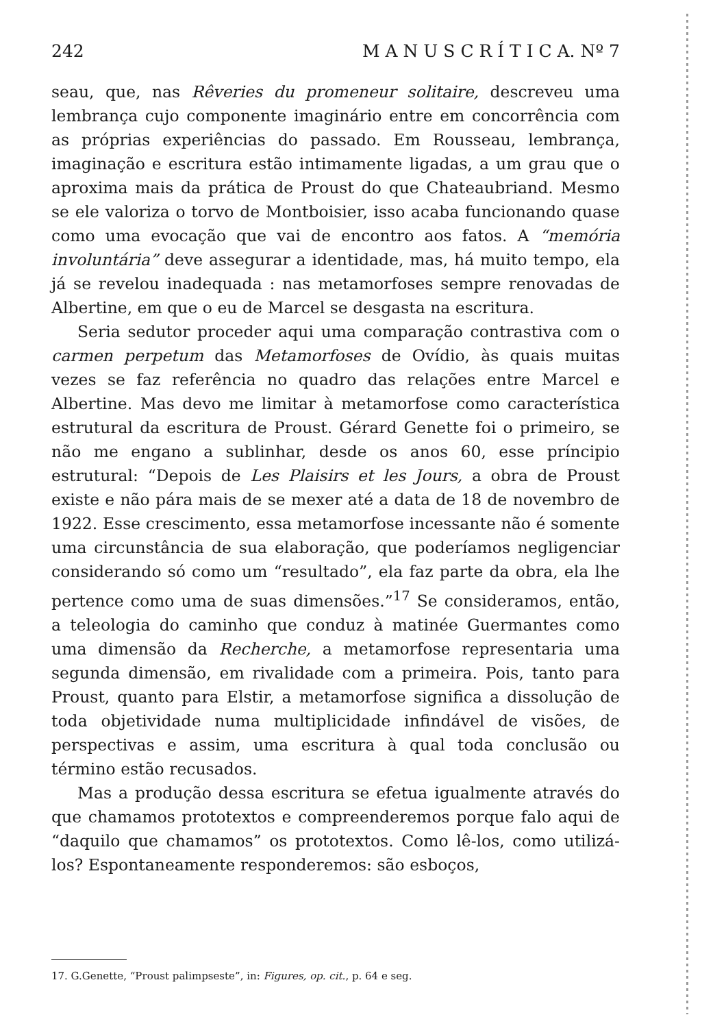242 M A N U S C R Í T I C A. Nº 7
seau, que, nas Rêveries du promeneur solitaire, descreveu uma lembrança cujo componente imaginário entre em concorrência com as próprias experiências do passado. Em Rousseau, lembrança, imaginação e escritura estão intimamente ligadas, a um grau que o aproxima mais da prática de Proust do que Chateaubriand. Mesmo se ele valoriza o torvo de Montboisier, isso acaba funcionando quase como uma evocação que vai de encontro aos fatos. A “memória involuntária” deve assegurar a identidade, mas, há muito tempo, ela já se revelou inadequada : nas metamorfoses sempre renovadas de Albertine, em que o eu de Marcel se desgasta na escritura.
Seria sedutor proceder aqui uma comparação contrastiva com o carmen perpetum das Metamorfoses de Ovídio, às quais muitas vezes se faz referência no quadro das relações entre Marcel e Albertine. Mas devo me limitar à metamorfose como característica estrutural da escritura de Proust. Gérard Genette foi o primeiro, se não me engano a sublinhar, desde os anos 60, esse príncipio estrutural: “Depois de Les Plaisirs et les Jours, a obra de Proust existe e não pára mais de se mexer até a data de 18 de novembro de 1922. Esse crescimento, essa metamorfose incessante não é somente uma circunstância de sua elaboração, que poderíamos negligenciar considerando só como um “resultado”, ela faz parte da obra, ela lhe pertence como uma de suas dimensões.”<sup>17</sup> Se consideramos, então, a teleologia do caminho que conduz à matinée Guermantes como uma dimensão da Recherche, a metamorfose representaria uma segunda dimensão, em rivalidade com a primeira. Pois, tanto para Proust, quanto para Elstir, a metamorfose significa a dissolução de toda objetividade numa multiplicidade infindável de visões, de perspectivas e assim, uma escritura à qual toda conclusão ou término estão recusados.
Mas a produção dessa escritura se efetua igualmente através do que chamamos prototextos e compreenderemos porque falo aqui de “daquilo que chamamos” os prototextos. Como lê-los, como utilizá-los? Espontaneamente responderemos: são esboços,
17. G.Genette, “Proust palimpseste”, in: Figures, op. cit., p. 64 e seg.